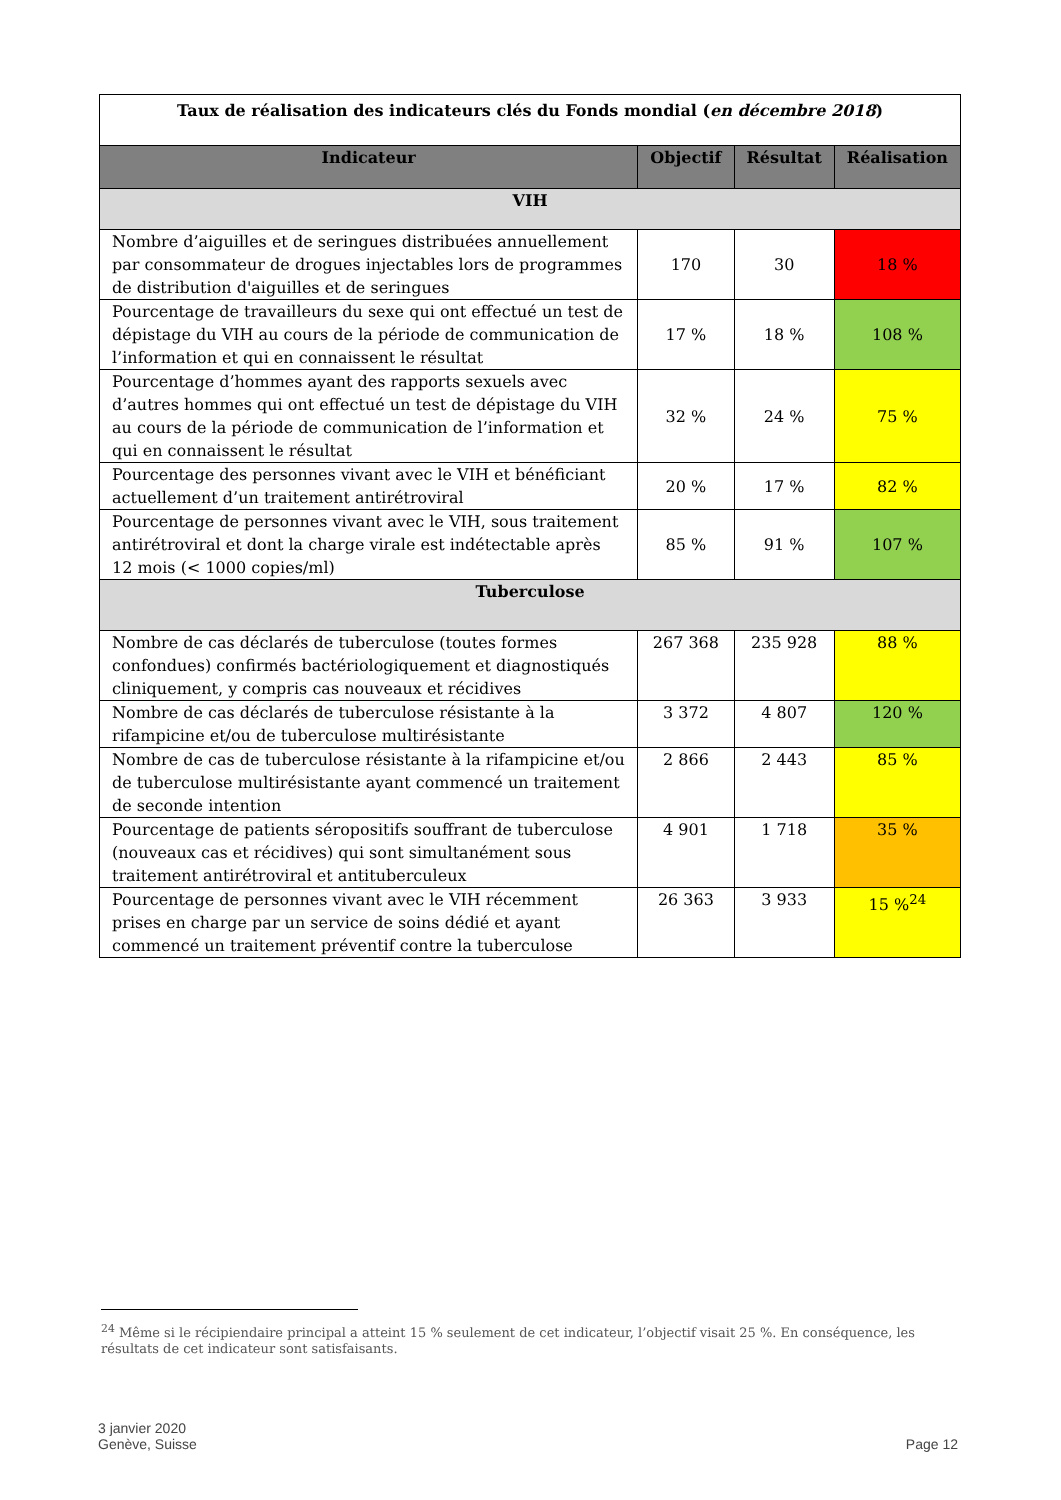| Taux de réalisation des indicateurs clés du Fonds mondial ( en décembre 2018 ) | | | |
| Indicateur | Objectif | Résultat | Réalisation |
| VIH | | | |
| Nombre d’aiguilles et de seringues distribuées annuellement par consommateur de drogues injectables lors de programmes de distribution d'aiguilles et de seringues | 170 | 30 | 18 % |
| Pourcentage de travailleurs du sexe qui ont effectué un test de dépistage du VIH au cours de la période de communication de l’information et qui en connaissent le résultat | 17 % | 18 % | 108 % |
| Pourcentage d’hommes ayant des rapports sexuels avec d’autres hommes qui ont effectué un test de dépistage du VIH au cours de la période de communication de l’information et qui en connaissent le résultat | 32 % | 24 % | 75 % |
| Pourcentage des personnes vivant avec le VIH et bénéficiant actuellement d’un traitement antirétroviral | 20 % | 17 % | 82 % |
| Pourcentage de personnes vivant avec le VIH, sous traitement antirétroviral et dont la charge virale est indétectable après 12 mois (< 1000 copies/ml) | 85 % | 91 % | 107 % |
| Tuberculose | | | |
| Nombre de cas déclarés de tuberculose (toutes formes confondues) confirmés bactériologiquement et diagnostiqués cliniquement, y compris cas nouveaux et récidives | 267 368 | 235 928 | 88 % |
| Nombre de cas déclarés de tuberculose résistante à la rifampicine et/ou de tuberculose multirésistante | 3 372 | 4 807 | 120 % |
| Nombre de cas de tuberculose résistante à la rifampicine et/ou de tuberculose multirésistante ayant commencé un traitement de seconde intention | 2 866 | 2 443 | 85 % |
| Pourcentage de patients séropositifs souffrant de tuberculose (nouveaux cas et récidives) qui sont simultanément sous traitement antirétroviral et antituberculeux | 4 901 | 1 718 | 35 % |
| Pourcentage de personnes vivant avec le VIH récemment prises en charge par un service de soins dédié et ayant commencé un traitement préventif contre la tuberculose | 26 363 | 3 933 | 15 %<sup>24</sup> |
<sup>24</sup> Même si le récipiendaire principal a atteint 15 % seulement de cet indicateur, l’objectif visait 25 %. En conséquence, les résultats de cet indicateur sont satisfaisants.
3 janvier 2020
Genève, Suisse
Page 12